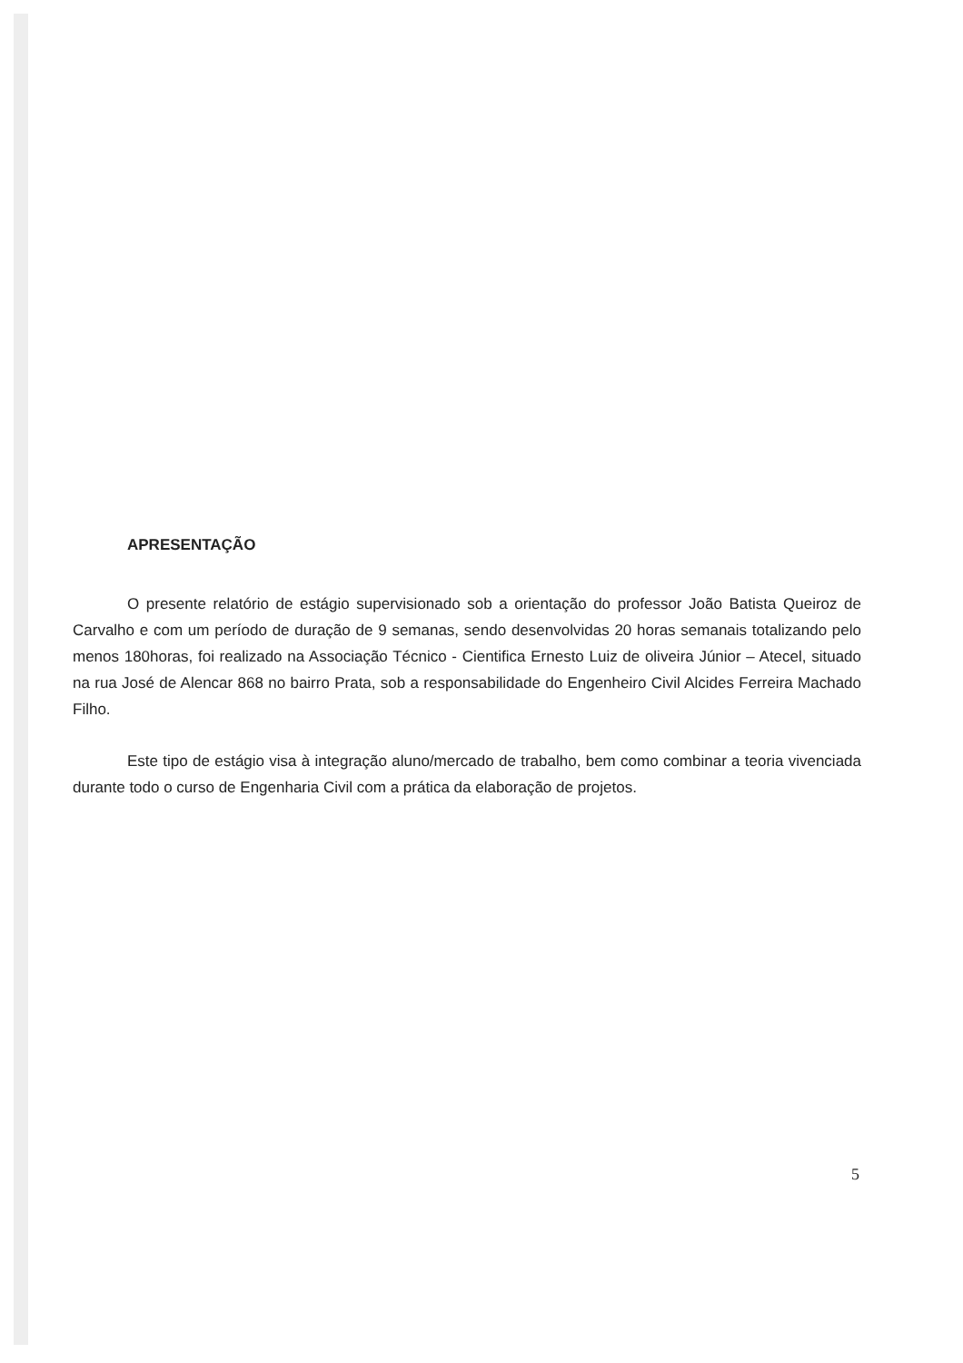APRESENTAÇÃO
O presente relatório de estágio supervisionado sob a orientação do professor João Batista Queiroz de Carvalho e com um período de duração de 9 semanas, sendo desenvolvidas 20 horas semanais totalizando pelo menos 180horas, foi realizado na Associação Técnico - Cientifica Ernesto Luiz de oliveira Júnior – Atecel, situado na rua José de Alencar 868 no bairro Prata, sob a responsabilidade do Engenheiro Civil Alcides Ferreira Machado Filho.
Este tipo de estágio visa à integração aluno/mercado de trabalho, bem como combinar a teoria vivenciada durante todo o curso de Engenharia Civil com a prática da elaboração de projetos.
5